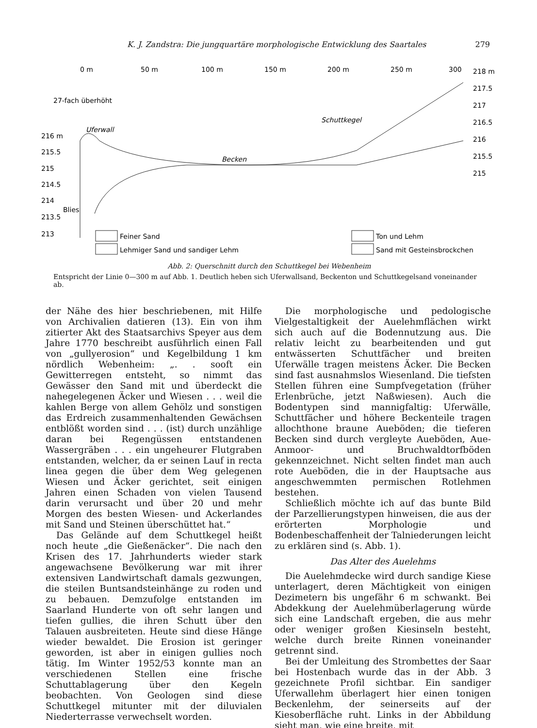K. J. Zandstra: Die jungquartäre morphologische Entwicklung des Saartales 279
0 m
50 m
100 m
150 m
200 m
250 m
300
218 m
217.5
217
216.5
216
215.5
215
27-fach überhöht
Uferwall
Schuttkegel
Becken
216 m
215.5
215
214.5
214
Blies
213.5
213
Feiner Sand
Lehmiger Sand und sandiger Lehm
Ton und Lehm
Sand mit Gesteinsbrockchen
Abb. 2: Querschnitt durch den Schuttkegel bei Webenheim
Entspricht der Linie 0—300 m auf Abb. 1. Deutlich heben sich Uferwallsand, Beckenton und Schuttkegelsand voneinander ab.
der Nähe des hier beschriebenen, mit Hilfe von Archivalien datieren (13). Ein von ihm zitierter Akt des Staatsarchivs Speyer aus dem Jahre 1770 beschreibt ausführlich einen Fall von „gullyerosion“ und Kegelbildung 1 km nördlich Webenheim: „. . sooft ein Gewitterregen entsteht, so nimmt das Gewässer den Sand mit und überdeckt die nahegelegenen Äcker und Wiesen . . . weil die kahlen Berge von allem Gehölz und sonstigen das Erdreich zusammenhaltenden Gewächsen entblößt worden sind . . . (ist) durch unzählige daran bei Regengüssen entstandenen Wassergräben . . . ein ungeheurer Flutgraben entstanden, welcher, da er seinen Lauf in recta linea gegen die über dem Weg gelegenen Wiesen und Äcker gerichtet, seit einigen Jahren einen Schaden von vielen Tausend darin verursacht und über 20 und mehr Morgen des besten Wiesen- und Ackerlandes mit Sand und Steinen überschüttet hat.“
Das Gelände auf dem Schuttkegel heißt noch heute „die Gießenäcker“. Die nach den Krisen des 17. Jahrhunderts wieder stark angewachsene Bevölkerung war mit ihrer extensiven Landwirtschaft damals gezwungen, die steilen Buntsandsteinhänge zu roden und zu bebauen. Demzufolge entstanden im Saarland Hunderte von oft sehr langen und tiefen gullies, die ihren Schutt über den Talauen ausbreiteten. Heute sind diese Hänge wieder bewaldet. Die Erosion ist geringer geworden, ist aber in einigen gullies noch tätig. Im Winter 1952/53 konnte man an verschiedenen Stellen eine frische Schuttablagerung über den Kegeln beobachten. Von Geologen sind diese Schuttkegel mitunter mit der diluvialen Niederterrasse verwechselt worden.
Die morphologische und pedologische Vielgestaltigkeit der Auelehmflächen wirkt sich auch auf die Bodennutzung aus. Die relativ leicht zu bearbeitenden und gut entwässerten Schuttfächer und breiten Uferwälle tragen meistens Äcker. Die Becken sind fast ausnahmslos Wiesenland. Die tiefsten Stellen führen eine Sumpfvegetation (früher Erlenbrüche, jetzt Naßwiesen). Auch die Bodentypen sind mannigfaltig: Uferwälle, Schuttfächer und höhere Beckenteile tragen allochthone braune Aueböden; die tieferen Becken sind durch vergleyte Aueböden, Aue-Anmoor- und Bruchwaldtorfböden gekennzeichnet. Nicht selten findet man auch rote Aueböden, die in der Hauptsache aus angeschwemmten permischen Rotlehmen bestehen.
Schließlich möchte ich auf das bunte Bild der Parzellierungstypen hinweisen, die aus der erörterten Morphologie und Bodenbeschaffenheit der Talniederungen leicht zu erklären sind (s. Abb. 1).
Das Alter des Auelehms
Die Auelehmdecke wird durch sandige Kiese unterlagert, deren Mächtigkeit von einigen Dezimetern bis ungefähr 6 m schwankt. Bei Abdekkung der Auelehmüberlagerung würde sich eine Landschaft ergeben, die aus mehr oder weniger großen Kiesinseln besteht, welche durch breite Rinnen voneinander getrennt sind.
Bei der Umleitung des Strombettes der Saar bei Hostenbach wurde das in der Abb. 3 gezeichnete Profil sichtbar. Ein sandiger Uferwallehm überlagert hier einen tonigen Beckenlehm, der seinerseits auf der Kiesoberfläche ruht. Links in der Abbildung sieht man, wie eine breite, mit